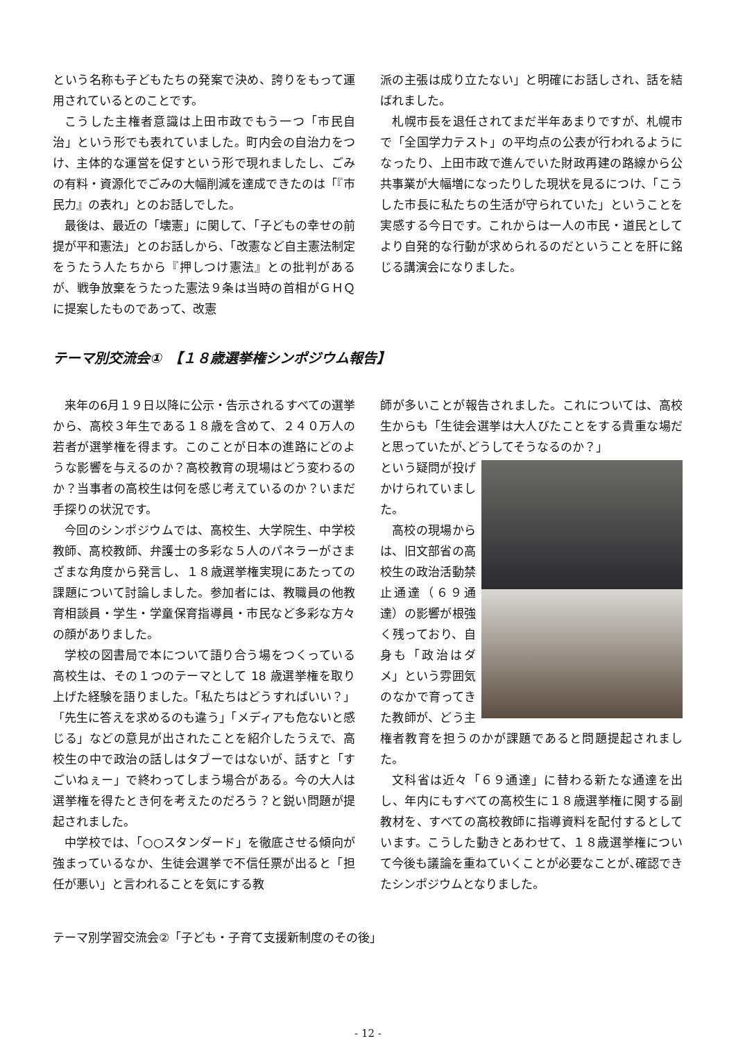という名称も子どもたちの発案で決め、誇りをもって運用されているとのことです。
こうした主権者意識は上田市政でもう一つ「市民自治」という形でも表れていました。町内会の自治力をつけ、主体的な運営を促すという形で現れましたし、ごみの有料・資源化でごみの大幅削減を達成できたのは「『市民力』の表れ」とのお話しでした。
最後は、最近の「壊憲」に関して、「子どもの幸せの前提が平和憲法」とのお話しから、「改憲など自主憲法制定をうたう人たちから『押しつけ憲法』との批判があるが、戦争放棄をうたった憲法９条は当時の首相がＧＨＱに提案したものであって、改憲
派の主張は成り立たない」と明確にお話しされ、話を結ばれました。
札幌市長を退任されてまだ半年あまりですが、札幌市で「全国学力テスト」の平均点の公表が行われるようになったり、上田市政で進んでいた財政再建の路線から公共事業が大幅増になったりした現状を見るにつけ、「こうした市長に私たちの生活が守られていた」ということを実感する今日です。これからは一人の市民・道民としてより自発的な行動が求められるのだということを肝に銘じる講演会になりました。
テーマ別交流会①　【１８歳選挙権シンポジウム報告】
来年の6月１９日以降に公示・告示されるすべての選挙から、高校３年生である１８歳を含めて、２４０万人の若者が選挙権を得ます。このことが日本の進路にどのような影響を与えるのか？高校教育の現場はどう変わるのか？当事者の高校生は何を感じ考えているのか？いまだ手探りの状況です。
今回のシンポジウムでは、高校生、大学院生、中学校教師、高校教師、弁護士の多彩な５人のパネラーがさまざまな角度から発言し、１８歳選挙権実現にあたっての課題について討論しました。参加者には、教職員の他教育相談員・学生・学童保育指導員・市民など多彩な方々の顔がありました。
学校の図書局で本について語り合う場をつくっている高校生は、その１つのテーマとして 18 歳選挙権を取り上げた経験を語りました。「私たちはどうすればいい？」「先生に答えを求めるのも違う」「メディアも危ないと感じる」などの意見が出されたことを紹介したうえで、高校生の中で政治の話しはタブーではないが、話すと「すごいねぇー」で終わってしまう場合がある。今の大人は選挙権を得たとき何を考えたのだろう？と鋭い問題が提起されました。
中学校では、「○○スタンダード」を徹底させる傾向が強まっているなか、生徒会選挙で不信任票が出ると「担任が悪い」と言われることを気にする教
師が多いことが報告されました。これについては、高校生からも「生徒会選挙は大人びたことをする貴重な場だと思っていたが､どうしてそうなるのか？」
という疑問が投げかけられていました。
高校の現場からは、旧文部省の高校生の政治活動禁止通達（６９通達）の影響が根強く残っており、自身も「政治はダメ」という雰囲気のなかで育ってきた教師が、どう主権者教育を担うのかが課題であると問題提起されました。
文科省は近々「６９通達」に替わる新たな通達を出し、年内にもすべての高校生に１８歳選挙権に関する副教材を、すべての高校教師に指導資料を配付するとしています。こうした動きとあわせて、１８歳選挙権について今後も議論を重ねていくことが必要なことが､確認できたシンポジウムとなりました。
テーマ別学習交流会②「子ども・子育て支援新制度のその後」
- 12 -